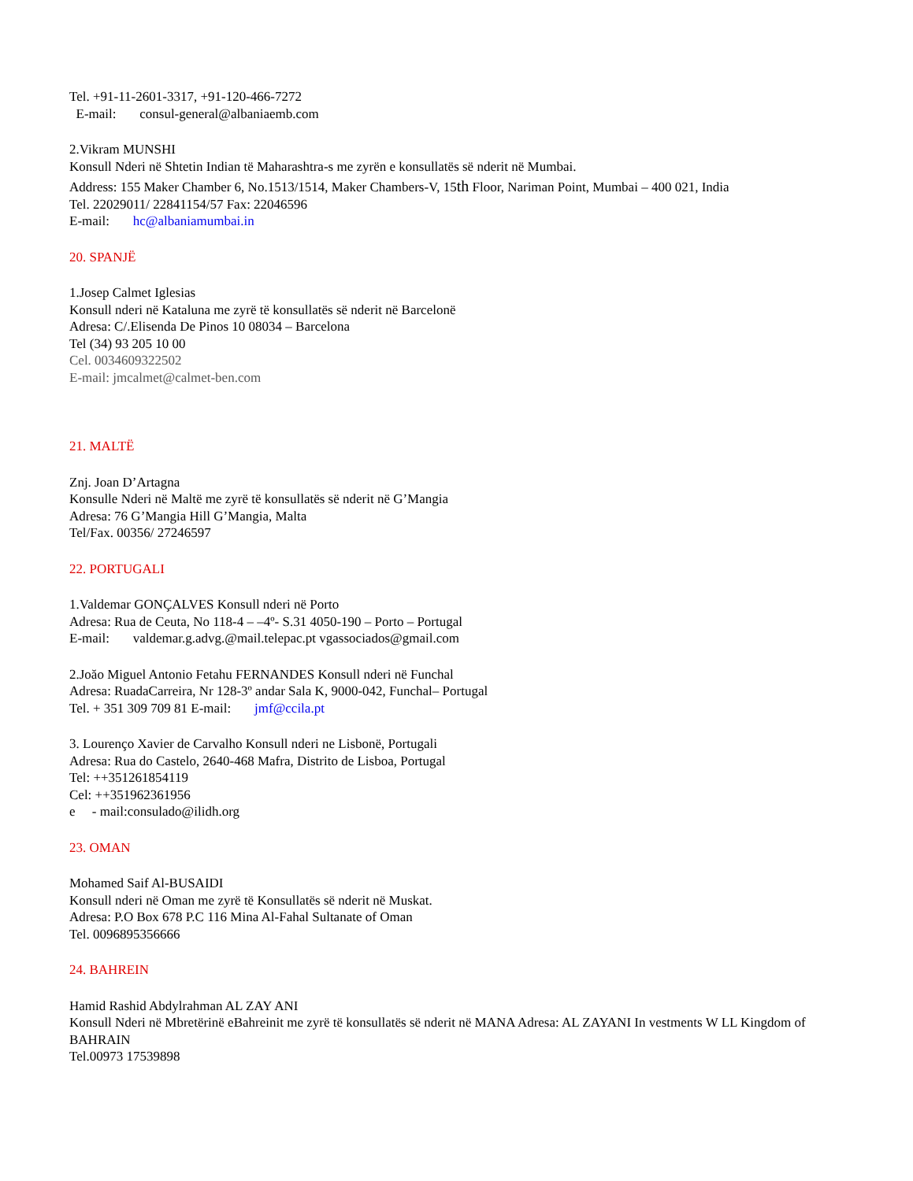Tel. +91-11-2601-3317, +91-120-466-7272
E-mail: consul-general@albaniaemb.com
2.Vikram MUNSHI
Konsull Nderi në Shtetin Indian të Maharashtra-s me zyrën e konsullatës së nderit në Mumbai.
Address: 155 Maker Chamber 6, No.1513/1514, Maker Chambers-V, 15th Floor, Nariman Point, Mumbai – 400 021, India
Tel. 22029011/ 22841154/57 Fax: 22046596
E-mail: hc@albaniamumbai.in
20. SPANJË
1.Josep Calmet Iglesias
Konsull nderi në Kataluna me zyrë të konsullatës së nderit në Barcelonë
Adresa: C/.Elisenda De Pinos 10 08034 – Barcelona
Tel (34) 93 205 10 00
Cel. 0034609322502
E-mail: jmcalmet@calmet-ben.com
21. MALTË
Znj. Joan D’Artagna
Konsulle Nderi në Maltë me zyrë të konsullatës së nderit në G’Mangia
Adresa: 76 G’Mangia Hill G’Mangia, Malta
Tel/Fax. 00356/ 27246597
22. PORTUGALI
1.Valdemar GONÇALVES Konsull nderi në Porto
Adresa: Rua de Ceuta, No 118-4 – –4º- S.31 4050-190 – Porto – Portugal
E-mail: valdemar.g.advg.@mail.telepac.pt vgassociados@gmail.com
2.Joăo Miguel Antonio Fetahu FERNANDES Konsull nderi në Funchal
Adresa: RuadaCarreira, Nr 128-3º andar Sala K, 9000-042, Funchal– Portugal
Tel. + 351 309 709 81 E-mail: jmf@ccila.pt
3. Lourenço Xavier de Carvalho Konsull nderi ne Lisbonë, Portugali
Adresa: Rua do Castelo, 2640-468 Mafra, Distrito de Lisboa, Portugal
Tel: ++351261854119
Cel: ++351962361956
e - mail:consulado@ilidh.org
23. OMAN
Mohamed Saif Al-BUSAIDI
Konsull nderi në Oman me zyrë të Konsullatës së nderit në Muskat.
Adresa: P.O Box 678 P.C 116 Mina Al-Fahal Sultanate of Oman
Tel. 0096895356666
24. BAHREIN
Hamid Rashid Abdylrahman AL ZAY ANI
Konsull Nderi në Mbretërinë eBahreinit me zyrë të konsullatës së nderit në MANA Adresa: AL ZAYANI In vestments W LL Kingdom of BAHRAIN
Tel.00973 17539898